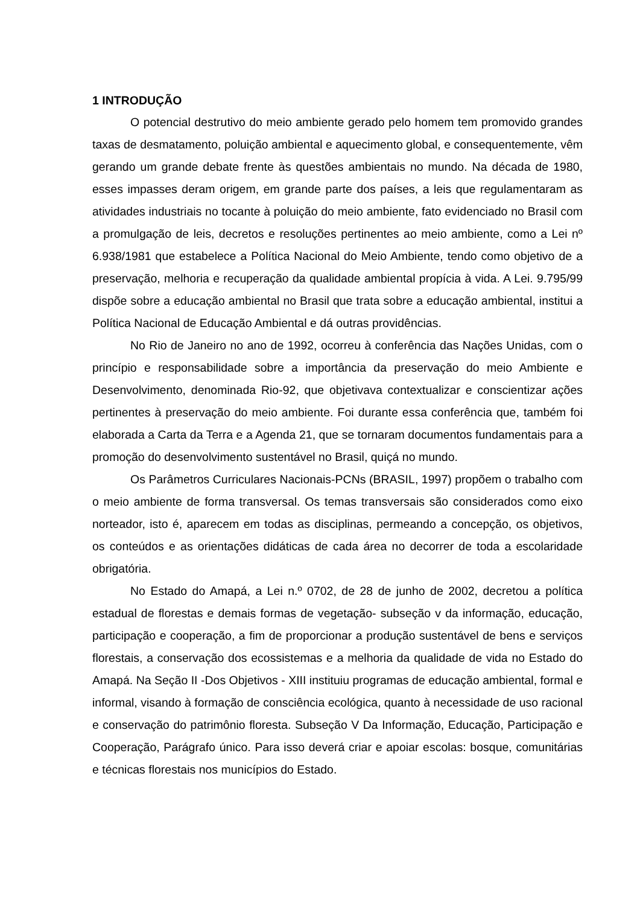1 INTRODUÇÃO
O potencial destrutivo do meio ambiente gerado pelo homem tem promovido grandes taxas de desmatamento, poluição ambiental e aquecimento global, e consequentemente, vêm gerando um grande debate frente às questões ambientais no mundo. Na década de 1980, esses impasses deram origem, em grande parte dos países, a leis que regulamentaram as atividades industriais no tocante à poluição do meio ambiente, fato evidenciado no Brasil com a promulgação de leis, decretos e resoluções pertinentes ao meio ambiente, como a Lei nº 6.938/1981 que estabelece a Política Nacional do Meio Ambiente, tendo como objetivo de a preservação, melhoria e recuperação da qualidade ambiental propícia à vida. A Lei. 9.795/99 dispõe sobre a educação ambiental no Brasil que trata sobre a educação ambiental, institui a Política Nacional de Educação Ambiental e dá outras providências.
No Rio de Janeiro no ano de 1992, ocorreu à conferência das Nações Unidas, com o princípio e responsabilidade sobre a importância da preservação do meio Ambiente e Desenvolvimento, denominada Rio-92, que objetivava contextualizar e conscientizar ações pertinentes à preservação do meio ambiente. Foi durante essa conferência que, também foi elaborada a Carta da Terra e a Agenda 21, que se tornaram documentos fundamentais para a promoção do desenvolvimento sustentável no Brasil, quiçá no mundo.
Os Parâmetros Curriculares Nacionais-PCNs (BRASIL, 1997) propõem o trabalho com o meio ambiente de forma transversal. Os temas transversais são considerados como eixo norteador, isto é, aparecem em todas as disciplinas, permeando a concepção, os objetivos, os conteúdos e as orientações didáticas de cada área no decorrer de toda a escolaridade obrigatória.
No Estado do Amapá, a Lei n.º 0702, de 28 de junho de 2002, decretou a política estadual de florestas e demais formas de vegetação- subseção v da informação, educação, participação e cooperação, a fim de proporcionar a produção sustentável de bens e serviços florestais, a conservação dos ecossistemas e a melhoria da qualidade de vida no Estado do Amapá. Na Seção II -Dos Objetivos - XIII instituiu programas de educação ambiental, formal e informal, visando à formação de consciência ecológica, quanto à necessidade de uso racional e conservação do patrimônio floresta. Subseção V Da Informação, Educação, Participação e Cooperação, Parágrafo único. Para isso deverá criar e apoiar escolas: bosque, comunitárias e técnicas florestais nos municípios do Estado.